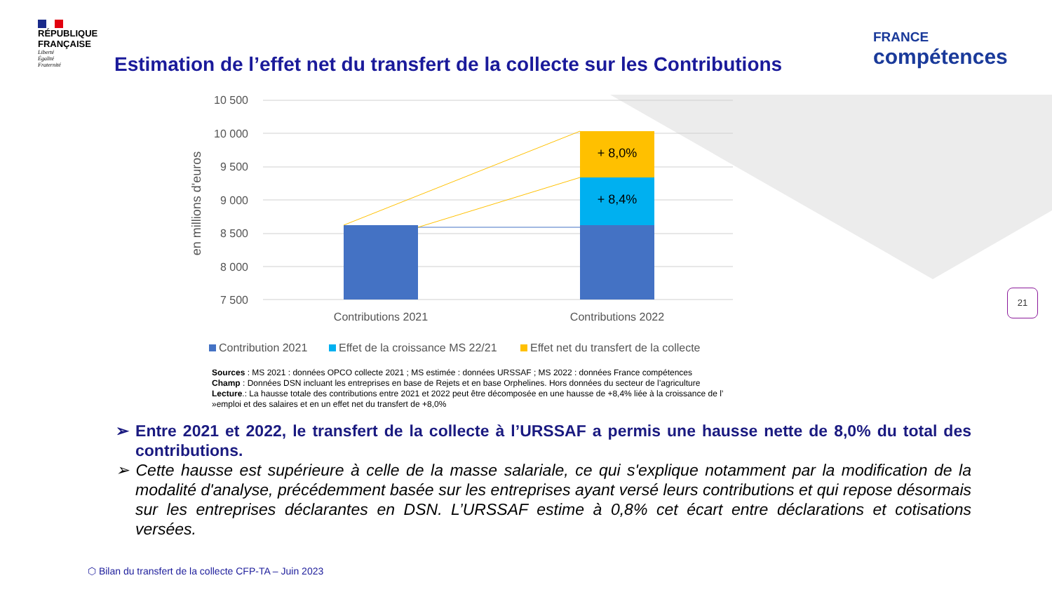RÉPUBLIQUE
FRANÇAISE
Liberté
Égalité
Fraternité
FRANCE
compétences
Estimation de l’effet net du transfert de la collecte sur les Contributions
10 500
10 000
9 500
9 000
8 500
8 000
7 500
en millions d'euros
+ 8,0%
+ 8,4%
Contributions 2021
Contributions 2022
Contribution 2021
Effet de la croissance MS 22/21
Effet net du transfert de la collecte
Sources : MS 2021 : données OPCO collecte 2021 ; MS estimée : données URSSAF ; MS 2022 : données France compétences
Champ : Données DSN incluant les entreprises en base de Rejets et en base Orphelines. Hors données du secteur de l’agriculture
Lecture.: La hausse totale des contributions entre 2021 et 2022 peut être décomposée en une hausse de +8,4% liée à la croissance de l’ »emploi et des salaires et en un effet net du transfert de +8,0%
➢ Entre 2021 et 2022, le transfert de la collecte à l’URSSAF a permis une hausse nette de 8,0% du total des contributions.
➢ Cette hausse est supérieure à celle de la masse salariale, ce qui s'explique notamment par la modification de la modalité d'analyse, précédemment basée sur les entreprises ayant versé leurs contributions et qui repose désormais sur les entreprises déclarantes en DSN. L’URSSAF estime à 0,8% cet écart entre déclarations et cotisations versées.
21
⬡ Bilan du transfert de la collecte CFP-TA – Juin 2023